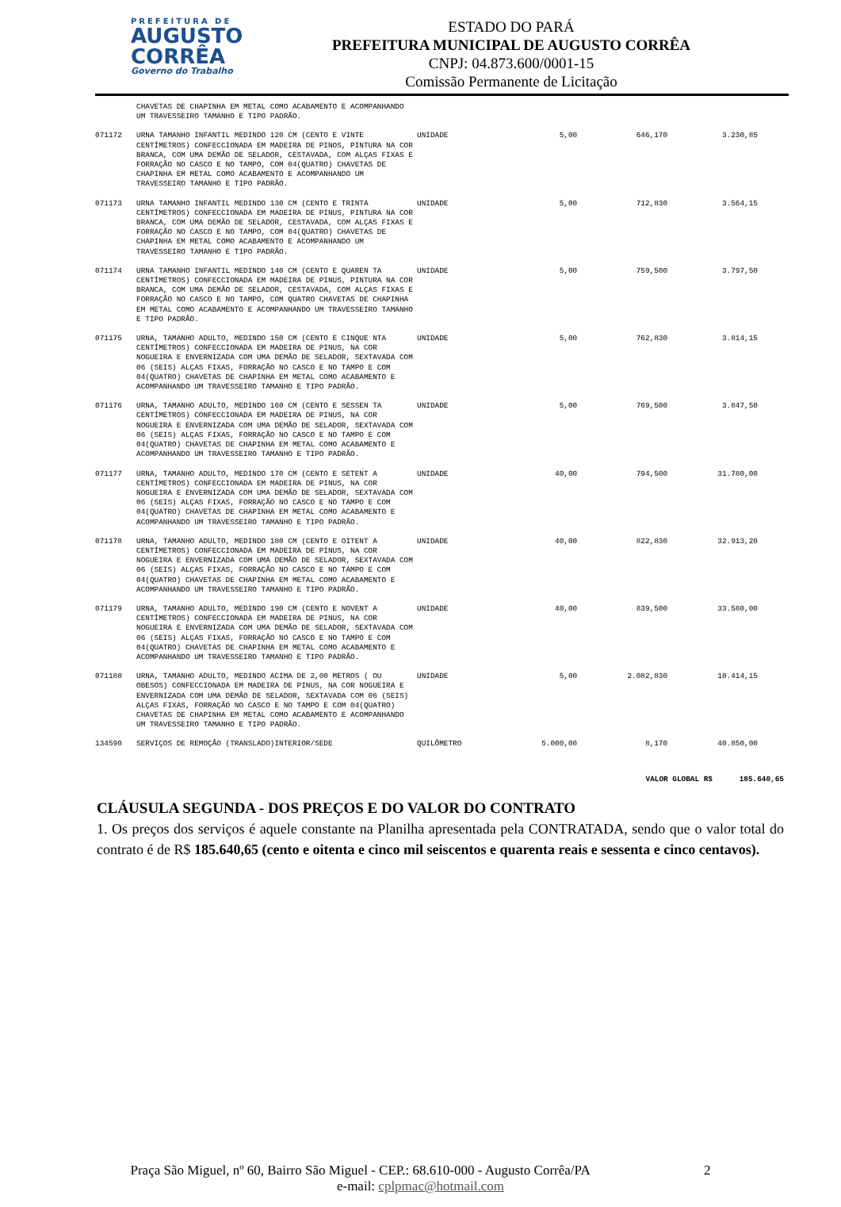PREFEITURA DE
AUGUSTO
CORRÊA
Governo do Trabalho
ESTADO DO PARÁ
PREFEITURA MUNICIPAL DE AUGUSTO CORRÊA
CNPJ: 04.873.600/0001-15
Comissão Permanente de Licitação
| | CHAVETAS DE CHAPINHA EM METAL COMO ACABAMENTO E ACOMPANHANDO UM TRAVESSEIRO TAMANHO E TIPO PADRÃO. | | | | |
| 071172 | URNA TAMANHO INFANTIL MEDINDO 120 CM (CENTO E VINTE CENTÍMETROS) CONFECCIONADA EM MADEIRA DE PINOS, PINTURA NA COR BRANCA, COM UMA DEMÃO DE SELADOR, CESTAVADA, COM ALÇAS FIXAS E FORRAÇÃO NO CASCO E NO TAMPO, COM 04(QUATRO) CHAVETAS DE CHAPINHA EM METAL COMO ACABAMENTO E ACOMPANHANDO UM TRAVESSEIRO TAMANHO E TIPO PADRÃO. | UNIDADE | 5,00 | 646,170 | 3.230,85 |
| 071173 | URNA TAMANHO INFANTIL MEDINDO 130 CM (CENTO E TRINTA CENTÍMETROS) CONFECCIONADA EM MADEIRA DE PINUS, PINTURA NA COR BRANCA, COM UMA DEMÃO DE SELADOR, CESTAVADA, COM ALÇAS FIXAS E FORRAÇÃO NO CASCO E NO TAMPO, COM 04(QUATRO) CHAVETAS DE CHAPINHA EM METAL COMO ACABAMENTO E ACOMPANHANDO UM TRAVESSEIRO TAMANHO E TIPO PADRÃO. | UNIDADE | 5,00 | 712,830 | 3.564,15 |
| 071174 | URNA TAMANHO INFANTIL MEDINDO 140 CM (CENTO E QUAREN TA CENTÍMETROS) CONFECCIONADA EM MADEIRA DE PINUS, PINTURA NA COR BRANCA, COM UMA DEMÃO DE SELADOR, CESTAVADA, COM ALÇAS FIXAS E FORRAÇÃO NO CASCO E NO TAMPO, COM QUATRO CHAVETAS DE CHAPINHA EM METAL COMO ACABAMENTO E ACOMPANHANDO UM TRAVESSEIRO TAMANHO E TIPO PADRÃO. | UNIDADE | 5,00 | 759,500 | 3.797,50 |
| 071175 | URNA, TAMANHO ADULTO, MEDINDO 150 CM (CENTO E CINQUE NTA CENTÍMETROS) CONFECCIONADA EM MADEIRA DE PINUS, NA COR NOGUEIRA E ENVERNIZADA COM UMA DEMÃO DE SELADOR, SEXTAVADA COM 06 (SEIS) ALÇAS FIXAS, FORRAÇÃO NO CASCO E NO TAMPO E COM 04(QUATRO) CHAVETAS DE CHAPINHA EM METAL COMO ACABAMENTO E ACOMPANHANDO UM TRAVESSEIRO TAMANHO E TIPO PADRÃO. | UNIDADE | 5,00 | 762,830 | 3.814,15 |
| 071176 | URNA, TAMANHO ADULTO, MEDINDO 160 CM (CENTO E SESSEN TA CENTÍMETROS) CONFECCIONADA EM MADEIRA DE PINUS, NA COR NOGUEIRA E ENVERNIZADA COM UMA DEMÃO DE SELADOR, SEXTAVADA COM 06 (SEIS) ALÇAS FIXAS, FORRAÇÃO NO CASCO E NO TAMPO E COM 04(QUATRO) CHAVETAS DE CHAPINHA EM METAL COMO ACABAMENTO E ACOMPANHANDO UM TRAVESSEIRO TAMANHO E TIPO PADRÃO. | UNIDADE | 5,00 | 769,500 | 3.847,50 |
| 071177 | URNA, TAMANHO ADULTO, MEDINDO 170 CM (CENTO E SETENT A CENTÍMETROS) CONFECCIONADA EM MADEIRA DE PINUS, NA COR NOGUEIRA E ENVERNIZADA COM UMA DEMÃO DE SELADOR, SEXTAVADA COM 06 (SEIS) ALÇAS FIXAS, FORRAÇÃO NO CASCO E NO TAMPO E COM 04(QUATRO) CHAVETAS DE CHAPINHA EM METAL COMO ACABAMENTO E ACOMPANHANDO UM TRAVESSEIRO TAMANHO E TIPO PADRÃO. | UNIDADE | 40,00 | 794,500 | 31.780,00 |
| 071178 | URNA, TAMANHO ADULTO, MEDINDO 180 CM (CENTO E OITENT A CENTÍMETROS) CONFECCIONADA EM MADEIRA DE PINUS, NA COR NOGUEIRA E ENVERNIZADA COM UMA DEMÃO DE SELADOR, SEXTAVADA COM 06 (SEIS) ALÇAS FIXAS, FORRAÇÃO NO CASCO E NO TAMPO E COM 04(QUATRO) CHAVETAS DE CHAPINHA EM METAL COMO ACABAMENTO E ACOMPANHANDO UM TRAVESSEIRO TAMANHO E TIPO PADRÃO. | UNIDADE | 40,00 | 822,830 | 32.913,20 |
| 071179 | URNA, TAMANHO ADULTO, MEDINDO 190 CM (CENTO E NOVENT A CENTÍMETROS) CONFECCIONADA EM MADEIRA DE PINUS, NA COR NOGUEIRA E ENVERNIZADA COM UMA DEMÃO DE SELADOR, SEXTAVADA COM 06 (SEIS) ALÇAS FIXAS, FORRAÇÃO NO CASCO E NO TAMPO E COM 04(QUATRO) CHAVETAS DE CHAPINHA EM METAL COMO ACABAMENTO E ACOMPANHANDO UM TRAVESSEIRO TAMANHO E TIPO PADRÃO. | UNIDADE | 40,00 | 839,500 | 33.580,00 |
| 071180 | URNA, TAMANHO ADULTO, MEDINDO ACIMA DE 2,00 METROS ( OU OBESOS) CONFECCIONADA EM MADEIRA DE PINUS, NA COR NOGUEIRA E ENVERNIZADA COM UMA DEMÃO DE SELADOR, SEXTAVADA COM 06 (SEIS) ALÇAS FIXAS, FORRAÇÃO NO CASCO E NO TAMPO E COM 04(QUATRO) CHAVETAS DE CHAPINHA EM METAL COMO ACABAMENTO E ACOMPANHANDO UM TRAVESSEIRO TAMANHO E TIPO PADRÃO. | UNIDADE | 5,00 | 2.082,830 | 10.414,15 |
| 134590 | SERVIÇOS DE REMOÇÃO (TRANSLADO)INTERIOR/SEDE | QUILÔMETRO | 5.000,00 | 8,170 | 40.850,00 |
VALOR GLOBAL R$ 185.640,65
CLÁUSULA SEGUNDA - DOS PREÇOS E DO VALOR DO CONTRATO
1. Os preços dos serviços é aquele constante na Planilha apresentada pela CONTRATADA, sendo que o valor total do contrato é de R$ 185.640,65 (cento e oitenta e cinco mil seiscentos e quarenta reais e sessenta e cinco centavos).
Praça São Miguel, nº 60, Bairro São Miguel - CEP.: 68.610-000 - Augusto Corrêa/PA 2
e-mail: cplpmac@hotmail.com